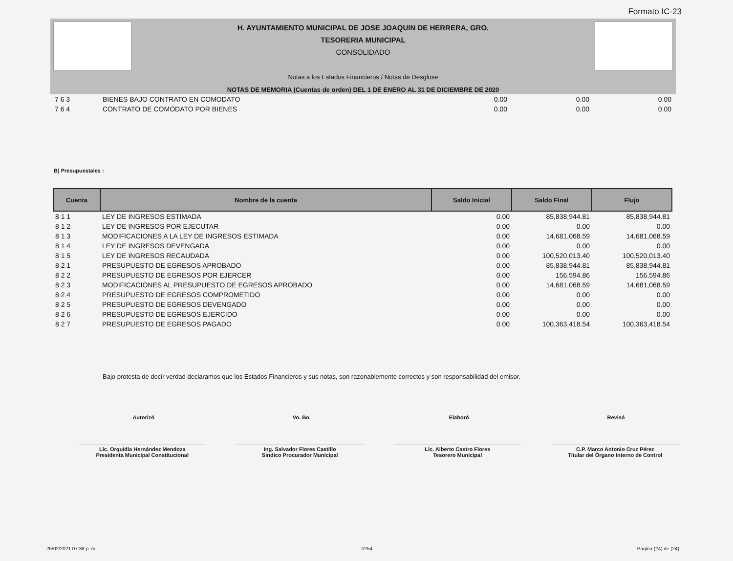Formato IC-23
H. AYUNTAMIENTO MUNICIPAL DE JOSE JOAQUIN DE HERRERA, GRO.
TESORERIA MUNICIPAL
CONSOLIDADO
Notas a los Estados Financieros / Notas de Desglose
NOTAS DE MEMORIA (Cuentas de orden) DEL 1 DE ENERO AL 31 DE DICIEMBRE DE 2020
| 7 6 3 | BIENES BAJO CONTRATO EN COMODATO | 0.00 | 0.00 | 0.00 |
| 7 6 4 | CONTRATO DE COMODATO POR BIENES | 0.00 | 0.00 | 0.00 |
B) Presupuestales :
| Cuenta | Nombre de la cuenta | Saldo Inicial | Saldo Final | Flujo |
| --- | --- | --- | --- | --- |
| 8 1 1 | LEY DE INGRESOS ESTIMADA | 0.00 | 85,838,944.81 | 85,838,944.81 |
| 8 1 2 | LEY DE INGRESOS POR EJECUTAR | 0.00 | 0.00 | 0.00 |
| 8 1 3 | MODIFICACIONES A LA LEY DE INGRESOS ESTIMADA | 0.00 | 14,681,068.59 | 14,681,068.59 |
| 8 1 4 | LEY DE INGRESOS DEVENGADA | 0.00 | 0.00 | 0.00 |
| 8 1 5 | LEY DE INGRESOS RECAUDADA | 0.00 | 100,520,013.40 | 100,520,013.40 |
| 8 2 1 | PRESUPUESTO DE EGRESOS APROBADO | 0.00 | 85,838,944.81 | 85,838,944.81 |
| 8 2 2 | PRESUPUESTO DE EGRESOS POR EJERCER | 0.00 | 156,594.86 | 156,594.86 |
| 8 2 3 | MODIFICACIONES AL PRESUPUESTO DE EGRESOS APROBADO | 0.00 | 14,681,068.59 | 14,681,068.59 |
| 8 2 4 | PRESUPUESTO DE EGRESOS COMPROMETIDO | 0.00 | 0.00 | 0.00 |
| 8 2 5 | PRESUPUESTO DE EGRESOS DEVENGADO | 0.00 | 0.00 | 0.00 |
| 8 2 6 | PRESUPUESTO DE EGRESOS EJERCIDO | 0.00 | 0.00 | 0.00 |
| 8 2 7 | PRESUPUESTO DE EGRESOS PAGADO | 0.00 | 100,363,418.54 | 100,363,418.54 |
Bajo protesta de decir verdad declaramos que los Estados Financieros y sus notas, son razonablemente correctos y son responsabilidad del emisor.
Autorizó Vo. Bo. Elaboró Revisó
Lic. Orquídia Hernández Mendoza
Presidenta Municipal Constitucional
Ing. Salvador Flores Castillo
Sindico Procurador Municipal
Lic. Alberto Castro Flores
Tesorero Municipal
C.P. Marco Antonio Cruz Pérez
Titular del Òrgano Interno de Control
25/02/2021 07:38 p. m. 0254 Pagina (24) de (24)